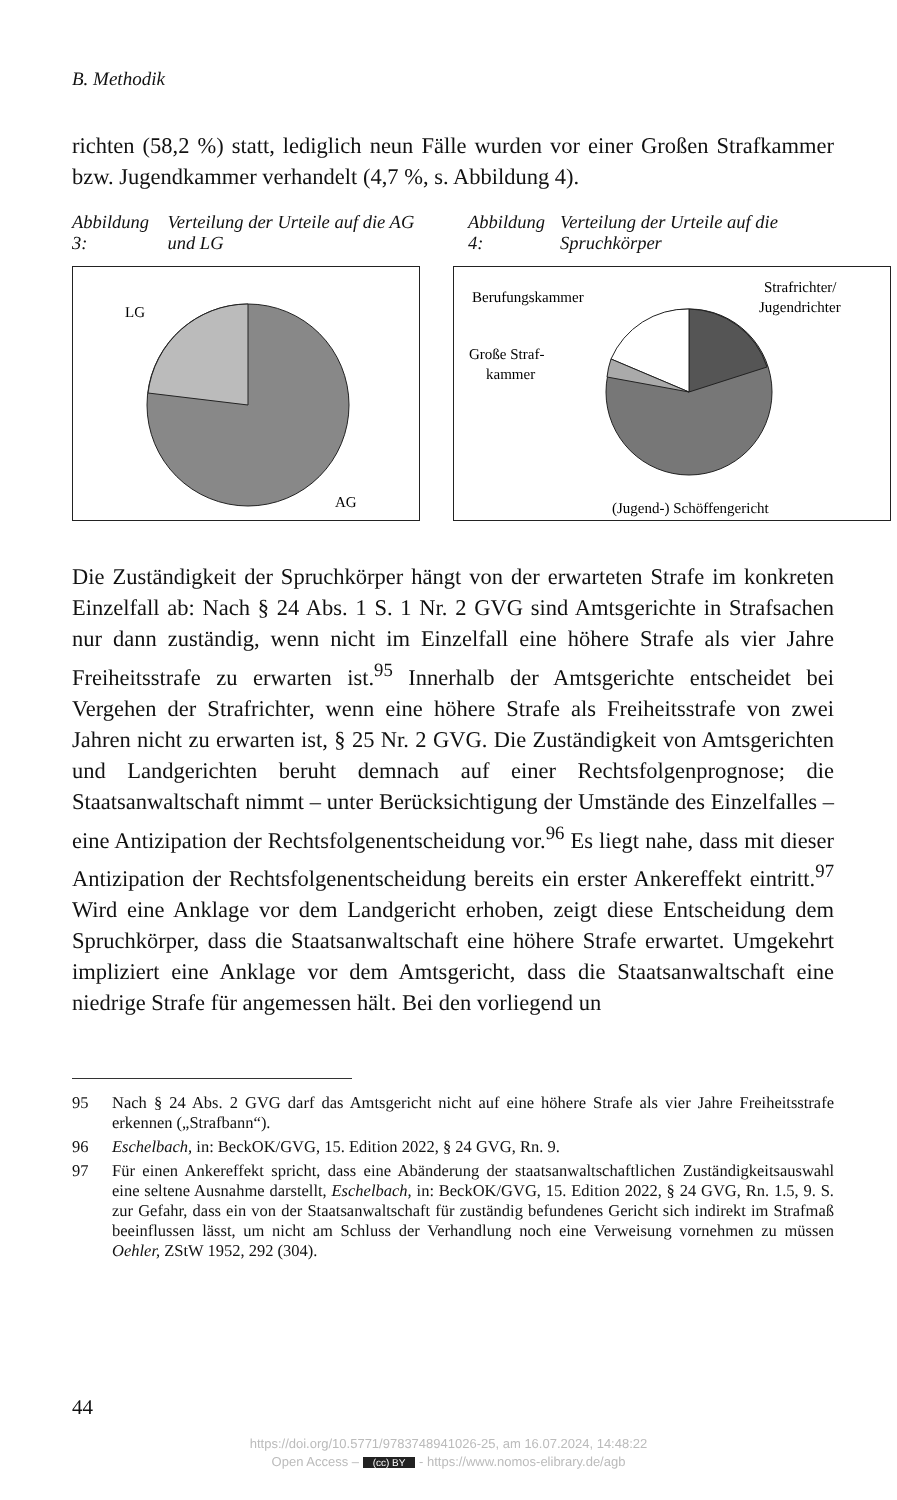B. Methodik
richten (58,2 %) statt, lediglich neun Fälle wurden vor einer Großen Straf­kammer bzw. Jugendkammer verhandelt (4,7 %, s. Abbildung 4).
Abbildung 3: Verteilung der Urteile auf die AG und LG
Abbildung 4: Verteilung der Urteile auf die Spruchkörper
LG
AG
Berufungskammer
Strafrichter/
Jugendrichter
Große Straf-
kammer
(Jugend-) Schöffengericht
Die Zuständigkeit der Spruchkörper hängt von der erwarteten Strafe im konkreten Einzelfall ab: Nach § 24 Abs. 1 S. 1 Nr. 2 GVG sind Amtsgerichte in Strafsachen nur dann zuständig, wenn nicht im Einzelfall eine höhere Strafe als vier Jahre Freiheitsstrafe zu erwarten ist.<sup>95</sup> Innerhalb der Amtsge­richte entscheidet bei Vergehen der Strafrichter, wenn eine höhere Strafe als Freiheitsstrafe von zwei Jahren nicht zu erwarten ist, § 25 Nr. 2 GVG. Die Zuständigkeit von Amtsgerichten und Landgerichten beruht demnach auf einer Rechtsfolgenprognose; die Staatsanwaltschaft nimmt – unter Be­rücksichtigung der Umstände des Einzelfalles – eine Antizipation der Rechtsfolgenentscheidung vor.<sup>96</sup> Es liegt nahe, dass mit dieser Antizipation der Rechtsfolgenentscheidung bereits ein erster Ankereffekt eintritt.<sup>97</sup> Wird eine Anklage vor dem Landgericht erhoben, zeigt diese Entscheidung dem Spruchkörper, dass die Staatsanwaltschaft eine höhere Strafe erwartet. Um­gekehrt impliziert eine Anklage vor dem Amtsgericht, dass die Staatsan­waltschaft eine niedrige Strafe für angemessen hält. Bei den vorliegend un­
95 Nach § 24 Abs. 2 GVG darf das Amtsgericht nicht auf eine höhere Strafe als vier Jahre Freiheitsstrafe erkennen („Strafbann“).
96 Eschelbach, in: BeckOK/GVG, 15. Edition 2022, § 24 GVG, Rn. 9.
97 Für einen Ankereffekt spricht, dass eine Abänderung der staatsanwaltschaftlichen Zu­ständigkeitsauswahl eine seltene Ausnahme darstellt, Eschelbach, in: BeckOK/GVG, 15. Edition 2022, § 24 GVG, Rn. 1.5, 9. S. zur Gefahr, dass ein von der Staatsanwalt­schaft für zuständig befundenes Gericht sich indirekt im Strafmaß beeinflussen lässt, um nicht am Schluss der Verhandlung noch eine Verweisung vornehmen zu müssen Oehler, ZStW 1952, 292 (304).
44
https://doi.org/10.5771/9783748941026-25, am 16.07.2024, 14:48:22
Open Access – (cc) BY - https://www.nomos-elibrary.de/agb